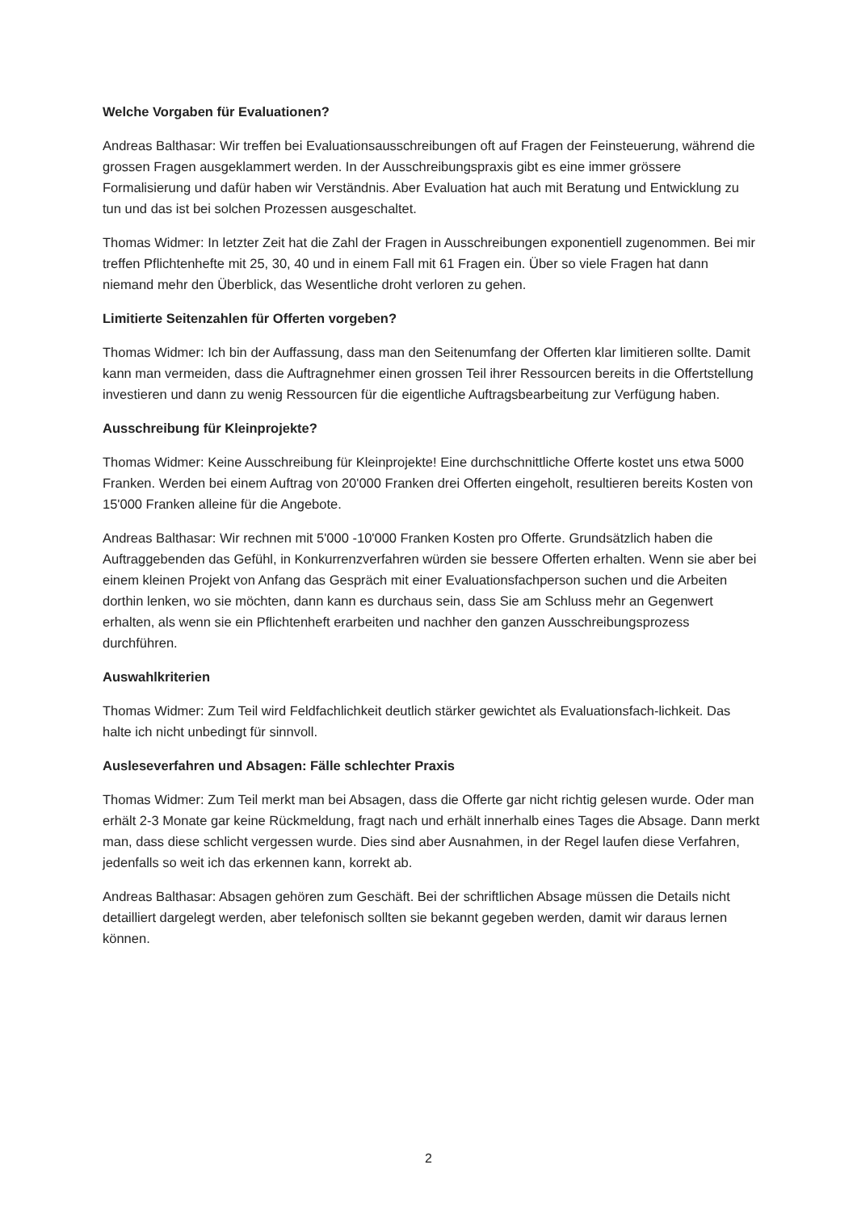Welche Vorgaben für Evaluationen?
Andreas Balthasar: Wir treffen bei Evaluationsausschreibungen oft auf Fragen der Feinsteuerung, während die grossen Fragen ausgeklammert werden. In der Ausschreibungspraxis gibt es eine immer grössere Formalisierung und dafür haben wir Verständnis. Aber Evaluation hat auch mit Beratung und Entwicklung zu tun und das ist bei solchen Prozessen ausgeschaltet.
Thomas Widmer: In letzter Zeit hat die Zahl der Fragen in Ausschreibungen exponentiell zugenommen. Bei mir treffen Pflichtenhefte mit 25, 30, 40 und in einem Fall mit 61 Fragen ein. Über so viele Fragen hat dann niemand mehr den Überblick, das Wesentliche droht verloren zu gehen.
Limitierte Seitenzahlen für Offerten vorgeben?
Thomas Widmer: Ich bin der Auffassung, dass man den Seitenumfang der Offerten klar limitieren sollte. Damit kann man vermeiden, dass die Auftragnehmer einen grossen Teil ihrer Ressourcen bereits in die Offertstellung investieren und dann zu wenig Ressourcen für die eigentliche Auftragsbearbeitung zur Verfügung haben.
Ausschreibung für Kleinprojekte?
Thomas Widmer: Keine Ausschreibung für Kleinprojekte! Eine durchschnittliche Offerte kostet uns etwa 5000 Franken. Werden bei einem Auftrag von 20'000 Franken drei Offerten eingeholt, resultieren bereits Kosten von 15'000 Franken alleine für die Angebote.
Andreas Balthasar: Wir rechnen mit 5'000 -10'000 Franken Kosten pro Offerte. Grundsätzlich haben die Auftraggebenden das Gefühl, in Konkurrenzverfahren würden sie bessere Offerten erhalten. Wenn sie aber bei einem kleinen Projekt von Anfang das Gespräch mit einer Evaluationsfachperson suchen und die Arbeiten dorthin lenken, wo sie möchten, dann kann es durchaus sein, dass Sie am Schluss mehr an Gegenwert erhalten, als wenn sie ein Pflichtenheft erarbeiten und nachher den ganzen Ausschreibungsprozess durchführen.
Auswahlkriterien
Thomas Widmer: Zum Teil wird Feldfachlichkeit deutlich stärker gewichtet als Evaluationsfach-lichkeit. Das halte ich nicht unbedingt für sinnvoll.
Ausleseverfahren und Absagen: Fälle schlechter Praxis
Thomas Widmer: Zum Teil merkt man bei Absagen, dass die Offerte gar nicht richtig gelesen wurde. Oder man erhält 2-3 Monate gar keine Rückmeldung, fragt nach und erhält innerhalb eines Tages die Absage. Dann merkt man, dass diese schlicht vergessen wurde. Dies sind aber Ausnahmen, in der Regel laufen diese Verfahren, jedenfalls so weit ich das erkennen kann, korrekt ab.
Andreas Balthasar: Absagen gehören zum Geschäft. Bei der schriftlichen Absage müssen die Details nicht detailliert dargelegt werden, aber telefonisch sollten sie bekannt gegeben werden, damit wir daraus lernen können.
2